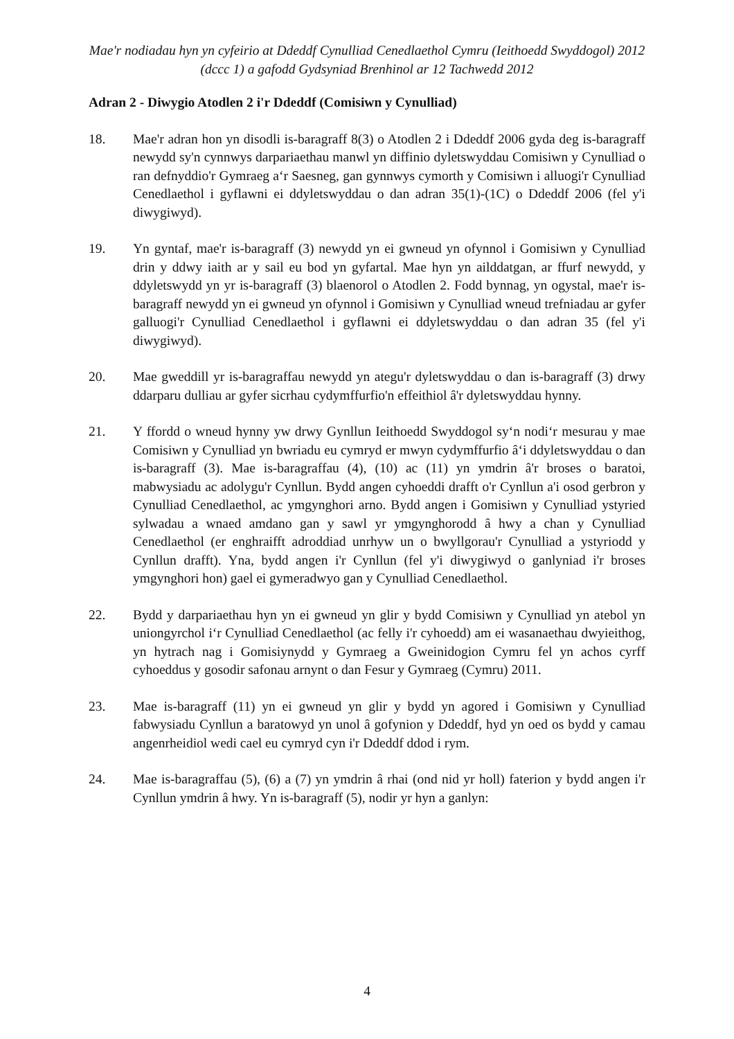Mae'r nodiadau hyn yn cyfeirio at Ddeddf Cynulliad Cenedlaethol Cymru (Ieithoedd Swyddogol) 2012 (dccc 1) a gafodd Gydsyniad Brenhinol ar 12 Tachwedd 2012
Adran 2 - Diwygio Atodlen 2 i'r Ddeddf (Comisiwn y Cynulliad)
18. Mae'r adran hon yn disodli is-baragraff 8(3) o Atodlen 2 i Ddeddf 2006 gyda deg is-baragraff newydd sy'n cynnwys darpariaethau manwl yn diffinio dyletswyddau Comisiwn y Cynulliad o ran defnyddio'r Gymraeg a‘r Saesneg, gan gynnwys cymorth y Comisiwn i alluogi'r Cynulliad Cenedlaethol i gyflawni ei ddyletswyddau o dan adran 35(1)-(1C) o Ddeddf 2006 (fel y'i diwygiwyd).
19. Yn gyntaf, mae'r is-baragraff (3) newydd yn ei gwneud yn ofynnol i Gomisiwn y Cynulliad drin y ddwy iaith ar y sail eu bod yn gyfartal. Mae hyn yn ailddatgan, ar ffurf newydd, y ddyletswydd yn yr is-baragraff (3) blaenorol o Atodlen 2. Fodd bynnag, yn ogystal, mae'r is-baragraff newydd yn ei gwneud yn ofynnol i Gomisiwn y Cynulliad wneud trefniadau ar gyfer galluogi'r Cynulliad Cenedlaethol i gyflawni ei ddyletswyddau o dan adran 35 (fel y'i diwygiwyd).
20. Mae gweddill yr is-baragraffau newydd yn ategu'r dyletswyddau o dan is-baragraff (3) drwy ddarparu dulliau ar gyfer sicrhau cydymffurfio'n effeithiol â'r dyletswyddau hynny.
21. Y ffordd o wneud hynny yw drwy Gynllun Ieithoedd Swyddogol sy‘n nodi‘r mesurau y mae Comisiwn y Cynulliad yn bwriadu eu cymryd er mwyn cydymffurfio â‘i ddyletswyddau o dan is-baragraff (3). Mae is-baragraffau (4), (10) ac (11) yn ymdrin â'r broses o baratoi, mabwysiadu ac adolygu'r Cynllun. Bydd angen cyhoeddi drafft o'r Cynllun a'i osod gerbron y Cynulliad Cenedlaethol, ac ymgynghori arno. Bydd angen i Gomisiwn y Cynulliad ystyried sylwadau a wnaed amdano gan y sawl yr ymgynghorodd â hwy a chan y Cynulliad Cenedlaethol (er enghraifft adroddiad unrhyw un o bwyllgorau'r Cynulliad a ystyriodd y Cynllun drafft). Yna, bydd angen i'r Cynllun (fel y'i diwygiwyd o ganlyniad i'r broses ymgynghori hon) gael ei gymeradwyo gan y Cynulliad Cenedlaethol.
22. Bydd y darpariaethau hyn yn ei gwneud yn glir y bydd Comisiwn y Cynulliad yn atebol yn uniongyrchol i‘r Cynulliad Cenedlaethol (ac felly i'r cyhoedd) am ei wasanaethau dwyieithog, yn hytrach nag i Gomisiynydd y Gymraeg a Gweinidogion Cymru fel yn achos cyrff cyhoeddus y gosodir safonau arnynt o dan Fesur y Gymraeg (Cymru) 2011.
23. Mae is-baragraff (11) yn ei gwneud yn glir y bydd yn agored i Gomisiwn y Cynulliad fabwysiadu Cynllun a baratowyd yn unol â gofynion y Ddeddf, hyd yn oed os bydd y camau angenrheidiol wedi cael eu cymryd cyn i'r Ddeddf ddod i rym.
24. Mae is-baragraffau (5), (6) a (7) yn ymdrin â rhai (ond nid yr holl) faterion y bydd angen i'r Cynllun ymdrin â hwy. Yn is-baragraff (5), nodir yr hyn a ganlyn:
4